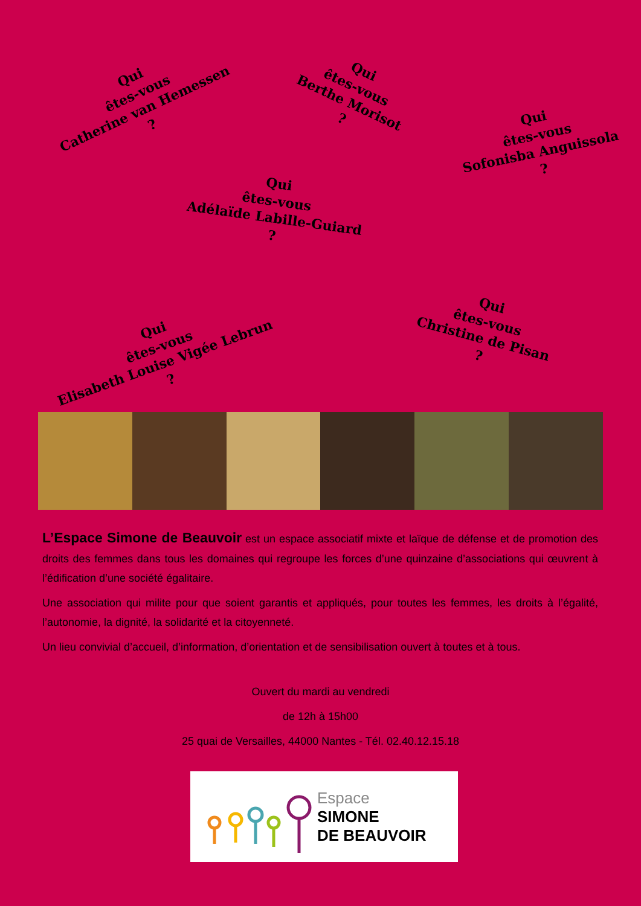Qui
êtes-vous
Catherine van Hemessen
?
Qui
êtes-vous
Berthe Morisot
?
Qui
êtes-vous
Sofonisba Anguissola
?
Qui
êtes-vous
Adélaïde Labille-Guiard
?
Qui
êtes-vous
Elisabeth Louise Vigée Lebrun
?
Qui
êtes-vous
Christine de Pisan
?
L’Espace Simone de Beauvoir est un espace associatif mixte et laïque de défense et de promotion des droits des femmes dans tous les domaines qui regroupe les forces d’une quinzaine d’associations qui œuvrent à l’édification d’une société égalitaire.
Une association qui milite pour que soient garantis et appliqués, pour toutes les femmes, les droits à l’égalité, l’autonomie, la dignité, la solidarité et la citoyenneté.
Un lieu convivial d’accueil, d’information, d’orientation et de sensibilisation ouvert à toutes et à tous.
Ouvert du mardi au vendredi
de 12h à 15h00
25 quai de Versailles, 44000 Nantes - Tél. 02.40.12.15.18
Espace
SIMONE
DE BEAUVOIR